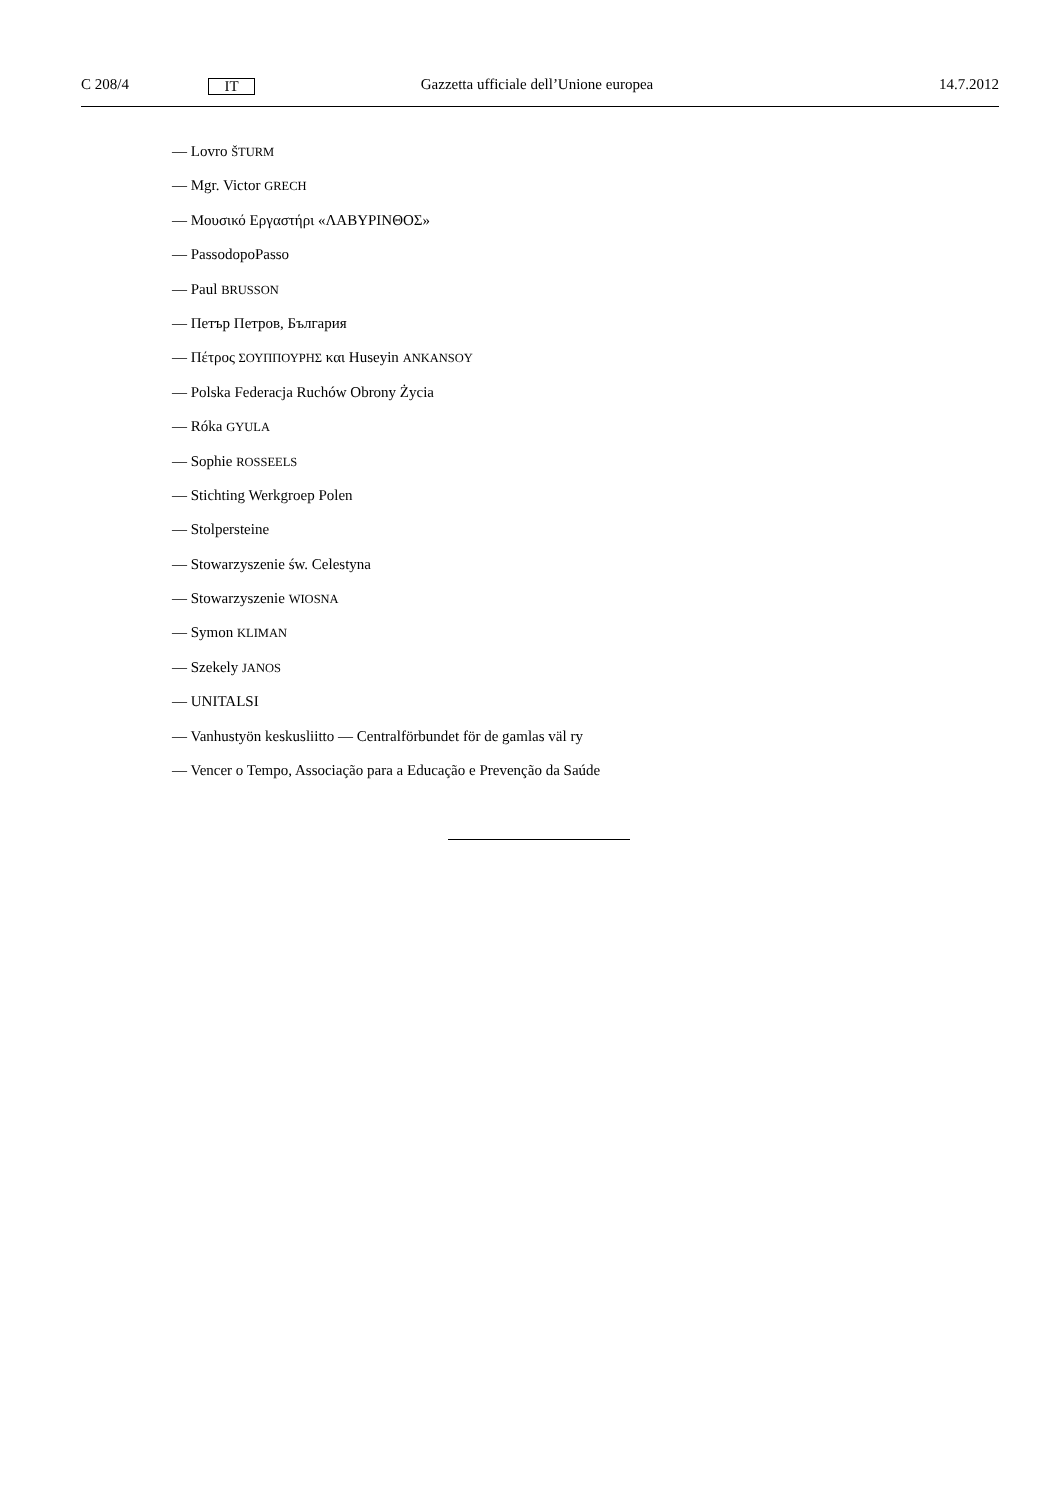C 208/4 IT Gazzetta ufficiale dell’Unione europea 14.7.2012
— Lovro ŠTURM
— Mgr. Victor GRECH
— Μουσικό Εργαστήρι «ΛΑΒΥΡΙΝΘΟΣ»
— PassodopoPasso
— Paul BRUSSON
— Петър Петров, България
— Πέτρος ΣΟΥΠΠΟΥΡΗΣ και Huseyin ANKANSOY
— Polska Federacja Ruchów Obrony Życia
— Róka GYULA
— Sophie ROSSEELS
— Stichting Werkgroep Polen
— Stolpersteine
— Stowarzyszenie św. Celestyna
— Stowarzyszenie WIOSNA
— Symon KLIMAN
— Szekely JANOS
— UNITALSI
— Vanhustyön keskusliitto — Centralförbundet för de gamlas väl ry
— Vencer o Tempo, Associação para a Educação e Prevenção da Saúde